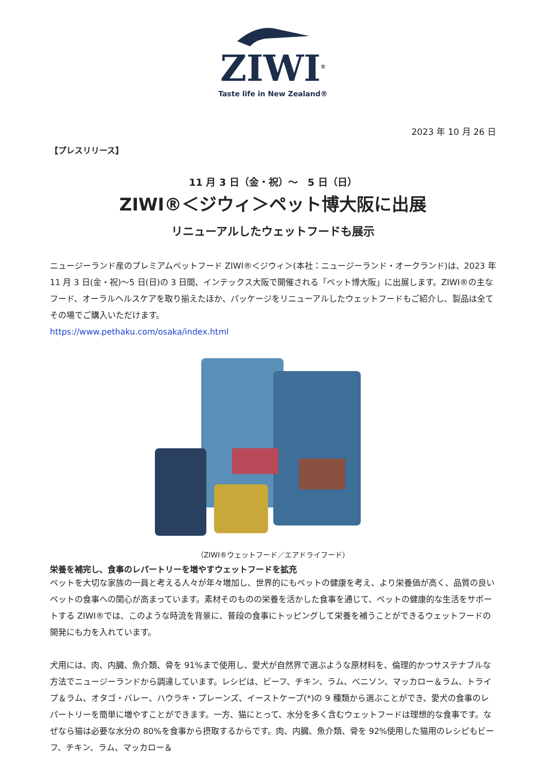ZIWI<sup>®</sup>
Taste life in New Zealand®
2023 年 10 月 26 日
【プレスリリース】
11 月 3 日（金・祝）～　5 日（日）
ZIWI®＜ジウィ＞ペット博大阪に出展
リニューアルしたウェットフードも展示
ニュージーランド産のプレミアムペットフード ZIWI®＜ジウィ＞(本社：ニュージーランド・オークランド)は、2023 年 11 月 3 日(金・祝)～5 日(日)の 3 日間、インテックス大阪で開催される「ペット博大阪」に出展します。ZIWI®の主なフード、オーラルヘルスケアを取り揃えたほか、パッケージをリニューアルしたウェットフードもご紹介し、製品は全てその場でご購入いただけます。
https://www.pethaku.com/osaka/index.html
（ZIWI®ウェットフード／エアドライフード）
栄養を補完し、食事のレパートリーを増やすウェットフードを拡充
ペットを大切な家族の一員と考える人々が年々増加し、世界的にもペットの健康を考え、より栄養価が高く、品質の良いペットの食事への関心が高まっています。素材そのものの栄養を活かした食事を通じて、ペットの健康的な生活をサポートする ZIWI®では、このような時流を背景に、普段の食事にトッピングして栄養を補うことができるウェットフードの開発にも力を入れています。
犬用には、肉、内臓、魚介類、骨を 91%まで使用し、愛犬が自然界で選ぶような原材料を、倫理的かつサステナブルな方法でニュージーランドから調達しています。レシピは、ビーフ、チキン、ラム、ベニソン、マッカロー＆ラム、トライプ＆ラム、オタゴ・バレー、ハウラキ・プレーンズ、イーストケープ(*)の 9 種類から選ぶことができ、愛犬の食事のレパートリーを簡単に増やすことができます。一方、猫にとって、水分を多く含むウェットフードは理想的な食事です。なぜなら猫は必要な水分の 80%を食事から摂取するからです。肉、内臓、魚介類、骨を 92%使用した猫用のレシピもビーフ、チキン、ラム、マッカロー＆